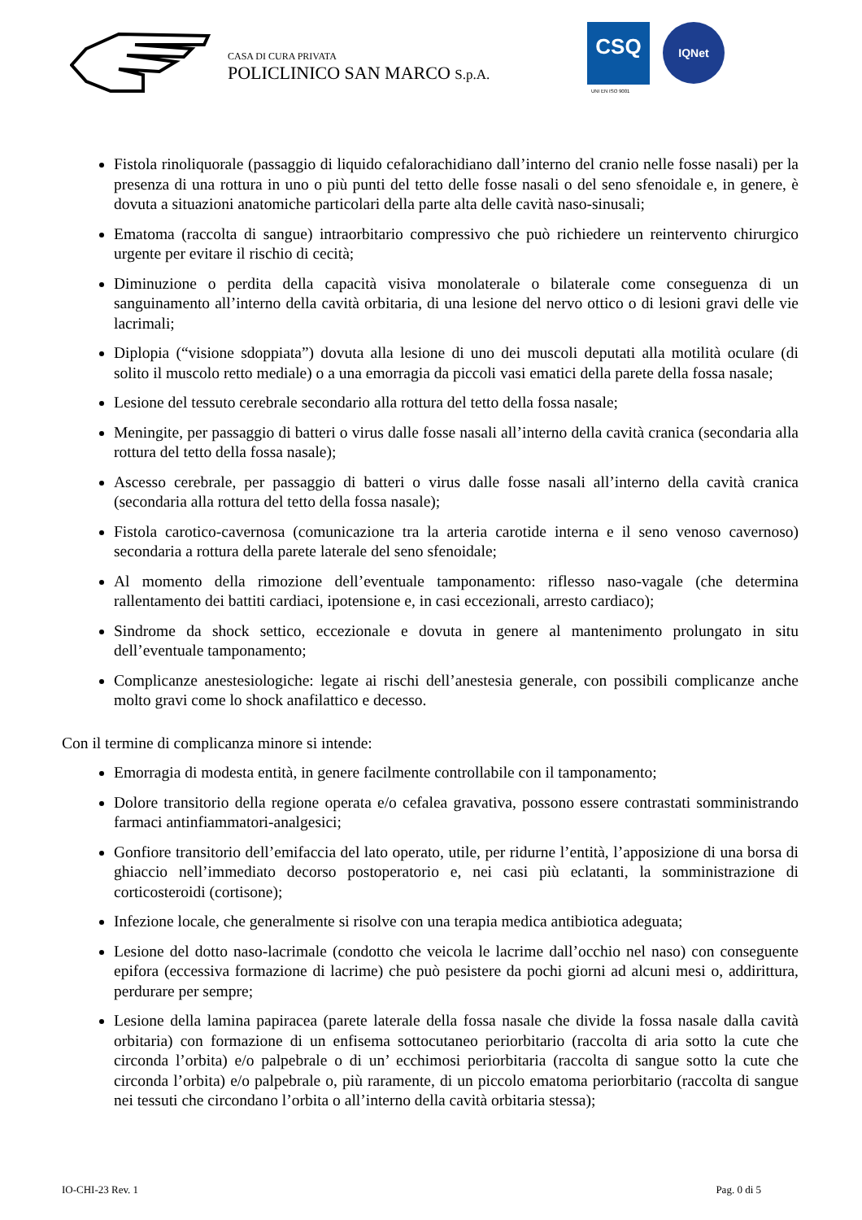CASA DI CURA PRIVATA
POLICLINICO SAN MARCO S.p.A.
CSQ
UNI EN ISO 9001
IQNet
Fistola rinoliquorale (passaggio di liquido cefalorachidiano dall’interno del cranio nelle fosse nasali) per la presenza di una rottura in uno o più punti del tetto delle fosse nasali o del seno sfenoidale e, in genere, è dovuta a situazioni anatomiche particolari della parte alta delle cavità naso-sinusali;
Ematoma (raccolta di sangue) intraorbitario compressivo che può richiedere un reintervento chirurgico urgente per evitare il rischio di cecità;
Diminuzione o perdita della capacità visiva monolaterale o bilaterale come conseguenza di un sanguinamento all’interno della cavità orbitaria, di una lesione del nervo ottico o di lesioni gravi delle vie lacrimali;
Diplopia (“visione sdoppiata”) dovuta alla lesione di uno dei muscoli deputati alla motilità oculare (di solito il muscolo retto mediale) o a una emorragia da piccoli vasi ematici della parete della fossa nasale;
Lesione del tessuto cerebrale secondario alla rottura del tetto della fossa nasale;
Meningite, per passaggio di batteri o virus dalle fosse nasali all’interno della cavità cranica (secondaria alla rottura del tetto della fossa nasale);
Ascesso cerebrale, per passaggio di batteri o virus dalle fosse nasali all’interno della cavità cranica (secondaria alla rottura del tetto della fossa nasale);
Fistola carotico-cavernosa (comunicazione tra la arteria carotide interna e il seno venoso cavernoso) secondaria a rottura della parete laterale del seno sfenoidale;
Al momento della rimozione dell’eventuale tamponamento: riflesso naso-vagale (che determina rallentamento dei battiti cardiaci, ipotensione e, in casi eccezionali, arresto cardiaco);
Sindrome da shock settico, eccezionale e dovuta in genere al mantenimento prolungato in situ dell’eventuale tamponamento;
Complicanze anestesiologiche: legate ai rischi dell’anestesia generale, con possibili complicanze anche molto gravi come lo shock anafilattico e decesso.
Con il termine di complicanza minore si intende:
Emorragia di modesta entità, in genere facilmente controllabile con il tamponamento;
Dolore transitorio della regione operata e/o cefalea gravativa, possono essere contrastati somministrando farmaci antinfiammatori-analgesici;
Gonfiore transitorio dell’emifaccia del lato operato, utile, per ridurne l’entità, l’apposizione di una borsa di ghiaccio nell’immediato decorso postoperatorio e, nei casi più eclatanti, la somministrazione di corticosteroidi (cortisone);
Infezione locale, che generalmente si risolve con una terapia medica antibiotica adeguata;
Lesione del dotto naso-lacrimale (condotto che veicola le lacrime dall’occhio nel naso) con conseguente epifora (eccessiva formazione di lacrime) che può pesistere da pochi giorni ad alcuni mesi o, addirittura, perdurare per sempre;
Lesione della lamina papiracea (parete laterale della fossa nasale che divide la fossa nasale dalla cavità orbitaria) con formazione di un enfisema sottocutaneo periorbitario (raccolta di aria sotto la cute che circonda l’orbita) e/o palpebrale o di un’ ecchimosi periorbitaria (raccolta di sangue sotto la cute che circonda l’orbita) e/o palpebrale o, più raramente, di un piccolo ematoma periorbitario (raccolta di sangue nei tessuti che circondano l’orbita o all’interno della cavità orbitaria stessa);
IO-CHI-23 Rev. 1 Pag. 0 di 5